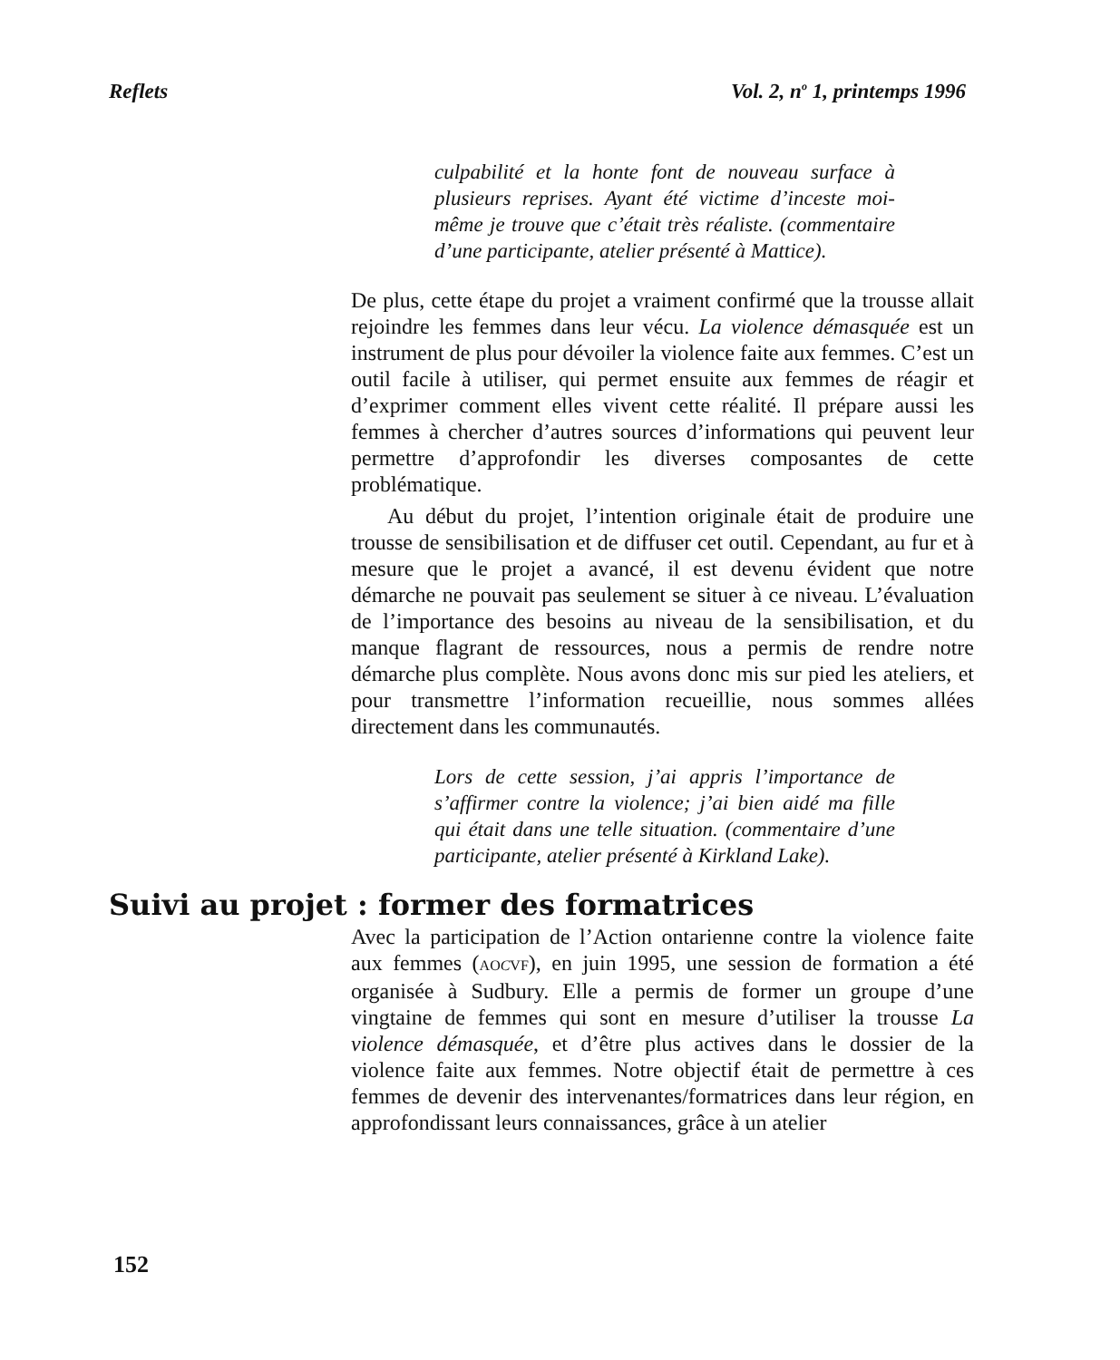Reflets Vol. 2, n<sup>o</sup> 1, printemps 1996
culpabilité et la honte font de nouveau surface à plusieurs reprises. Ayant été victime d’inceste moi-même je trouve que c’était très réaliste. (commentaire d’une participante, atelier présenté à Mattice).
De plus, cette étape du projet a vraiment confirmé que la trousse allait rejoindre les femmes dans leur vécu. La violence démasquée est un instrument de plus pour dévoiler la violence faite aux femmes. C’est un outil facile à utiliser, qui permet ensuite aux femmes de réagir et d’exprimer comment elles vivent cette réalité. Il prépare aussi les femmes à chercher d’autres sources d’informations qui peuvent leur permettre d’approfondir les diverses composantes de cette problématique.
Au début du projet, l’intention originale était de produire une trousse de sensibilisation et de diffuser cet outil. Cependant, au fur et à mesure que le projet a avancé, il est devenu évident que notre démarche ne pouvait pas seulement se situer à ce niveau. L’évaluation de l’importance des besoins au niveau de la sensibilisation, et du manque flagrant de ressources, nous a permis de rendre notre démarche plus complète. Nous avons donc mis sur pied les ateliers, et pour transmettre l’information recueillie, nous sommes allées directement dans les communautés.
Lors de cette session, j’ai appris l’importance de s’affirmer contre la violence; j’ai bien aidé ma fille qui était dans une telle situation. (commentaire d’une participante, atelier présenté à Kirkland Lake).
Suivi au projet : former des formatrices
Avec la participation de l’Action ontarienne contre la violence faite aux femmes (AOCVF), en juin 1995, une session de formation a été organisée à Sudbury. Elle a permis de former un groupe d’une vingtaine de femmes qui sont en mesure d’utiliser la trousse La violence démasquée, et d’être plus actives dans le dossier de la violence faite aux femmes. Notre objectif était de permettre à ces femmes de devenir des intervenantes/formatrices dans leur région, en approfondissant leurs connaissances, grâce à un atelier
152